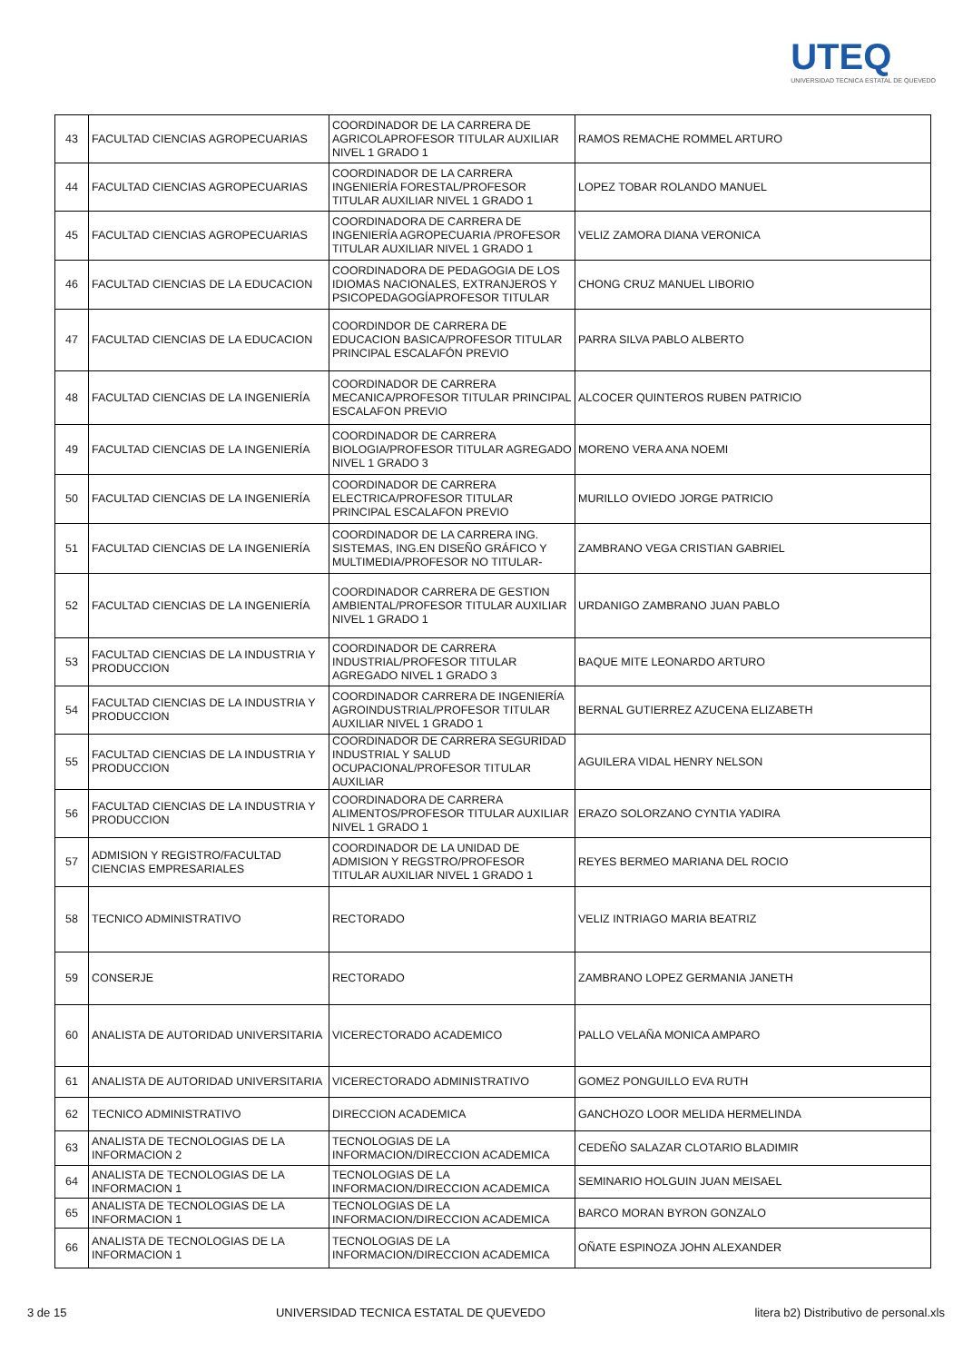UTEQ
UNIVERSIDAD TECNICA ESTATAL DE QUEVEDO
| 43 | FACULTAD CIENCIAS AGROPECUARIAS | COORDINADOR DE LA CARRERA DE AGRICOLAPROFESOR TITULAR AUXILIAR NIVEL 1 GRADO 1 | RAMOS REMACHE ROMMEL ARTURO |
| 44 | FACULTAD CIENCIAS AGROPECUARIAS | COORDINADOR DE LA CARRERA INGENIERÍA FORESTAL/PROFESOR TITULAR AUXILIAR NIVEL 1 GRADO 1 | LOPEZ TOBAR ROLANDO MANUEL |
| 45 | FACULTAD CIENCIAS AGROPECUARIAS | COORDINADORA DE CARRERA DE INGENIERÍA AGROPECUARIA /PROFESOR TITULAR AUXILIAR NIVEL 1 GRADO 1 | VELIZ ZAMORA DIANA VERONICA |
| 46 | FACULTAD CIENCIAS DE LA EDUCACION | COORDINADORA DE PEDAGOGIA DE LOS IDIOMAS NACIONALES, EXTRANJEROS Y PSICOPEDAGOGÍAPROFESOR TITULAR | CHONG CRUZ MANUEL LIBORIO |
| 47 | FACULTAD CIENCIAS DE LA EDUCACION | COORDINDOR DE CARRERA DE EDUCACION BASICA/PROFESOR TITULAR PRINCIPAL ESCALAFÓN PREVIO | PARRA SILVA PABLO ALBERTO |
| 48 | FACULTAD CIENCIAS DE LA INGENIERÍA | COORDINADOR DE CARRERA MECANICA/PROFESOR TITULAR PRINCIPAL ESCALAFON PREVIO | ALCOCER QUINTEROS RUBEN PATRICIO |
| 49 | FACULTAD CIENCIAS DE LA INGENIERÍA | COORDINADOR DE CARRERA BIOLOGIA/PROFESOR TITULAR AGREGADO NIVEL 1 GRADO 3 | MORENO VERA ANA NOEMI |
| 50 | FACULTAD CIENCIAS DE LA INGENIERÍA | COORDINADOR DE CARRERA ELECTRICA/PROFESOR TITULAR PRINCIPAL ESCALAFON PREVIO | MURILLO OVIEDO JORGE PATRICIO |
| 51 | FACULTAD CIENCIAS DE LA INGENIERÍA | COORDINADOR DE LA CARRERA ING. SISTEMAS, ING.EN DISEÑO GRÁFICO Y MULTIMEDIA/PROFESOR NO TITULAR- | ZAMBRANO VEGA CRISTIAN GABRIEL |
| 52 | FACULTAD CIENCIAS DE LA INGENIERÍA | COORDINADOR CARRERA DE GESTION AMBIENTAL/PROFESOR TITULAR AUXILIAR NIVEL 1 GRADO 1 | URDANIGO ZAMBRANO JUAN PABLO |
| 53 | FACULTAD CIENCIAS DE LA INDUSTRIA Y PRODUCCION | COORDINADOR DE CARRERA INDUSTRIAL/PROFESOR TITULAR AGREGADO NIVEL 1 GRADO 3 | BAQUE MITE LEONARDO ARTURO |
| 54 | FACULTAD CIENCIAS DE LA INDUSTRIA Y PRODUCCION | COORDINADOR CARRERA DE INGENIERÍA AGROINDUSTRIAL/PROFESOR TITULAR AUXILIAR NIVEL 1 GRADO 1 | BERNAL GUTIERREZ AZUCENA ELIZABETH |
| 55 | FACULTAD CIENCIAS DE LA INDUSTRIA Y PRODUCCION | COORDINADOR DE CARRERA SEGURIDAD INDUSTRIAL Y SALUD OCUPACIONAL/PROFESOR TITULAR AUXILIAR | AGUILERA VIDAL HENRY NELSON |
| 56 | FACULTAD CIENCIAS DE LA INDUSTRIA Y PRODUCCION | COORDINADORA DE CARRERA ALIMENTOS/PROFESOR TITULAR AUXILIAR NIVEL 1 GRADO 1 | ERAZO SOLORZANO CYNTIA YADIRA |
| 57 | ADMISION Y REGISTRO/FACULTAD CIENCIAS EMPRESARIALES | COORDINADOR DE LA UNIDAD DE ADMISION Y REGSTRO/PROFESOR TITULAR AUXILIAR NIVEL 1 GRADO 1 | REYES BERMEO MARIANA DEL ROCIO |
| 58 | TECNICO ADMINISTRATIVO | RECTORADO | VELIZ INTRIAGO MARIA BEATRIZ |
| 59 | CONSERJE | RECTORADO | ZAMBRANO LOPEZ GERMANIA JANETH |
| 60 | ANALISTA DE AUTORIDAD UNIVERSITARIA | VICERECTORADO ACADEMICO | PALLO VELAÑA MONICA AMPARO |
| 61 | ANALISTA DE AUTORIDAD UNIVERSITARIA | VICERECTORADO ADMINISTRATIVO | GOMEZ PONGUILLO EVA RUTH |
| 62 | TECNICO ADMINISTRATIVO | DIRECCION ACADEMICA | GANCHOZO LOOR MELIDA HERMELINDA |
| 63 | ANALISTA DE TECNOLOGIAS DE LA INFORMACION 2 | TECNOLOGIAS DE LA INFORMACION/DIRECCION ACADEMICA | CEDEÑO SALAZAR CLOTARIO BLADIMIR |
| 64 | ANALISTA DE TECNOLOGIAS DE LA INFORMACION 1 | TECNOLOGIAS DE LA INFORMACION/DIRECCION ACADEMICA | SEMINARIO HOLGUIN JUAN MEISAEL |
| 65 | ANALISTA DE TECNOLOGIAS DE LA INFORMACION 1 | TECNOLOGIAS DE LA INFORMACION/DIRECCION ACADEMICA | BARCO MORAN BYRON GONZALO |
| 66 | ANALISTA DE TECNOLOGIAS DE LA INFORMACION 1 | TECNOLOGIAS DE LA INFORMACION/DIRECCION ACADEMICA | OÑATE ESPINOZA JOHN ALEXANDER |
3 de 15 UNIVERSIDAD TECNICA ESTATAL DE QUEVEDO litera b2) Distributivo de personal.xls